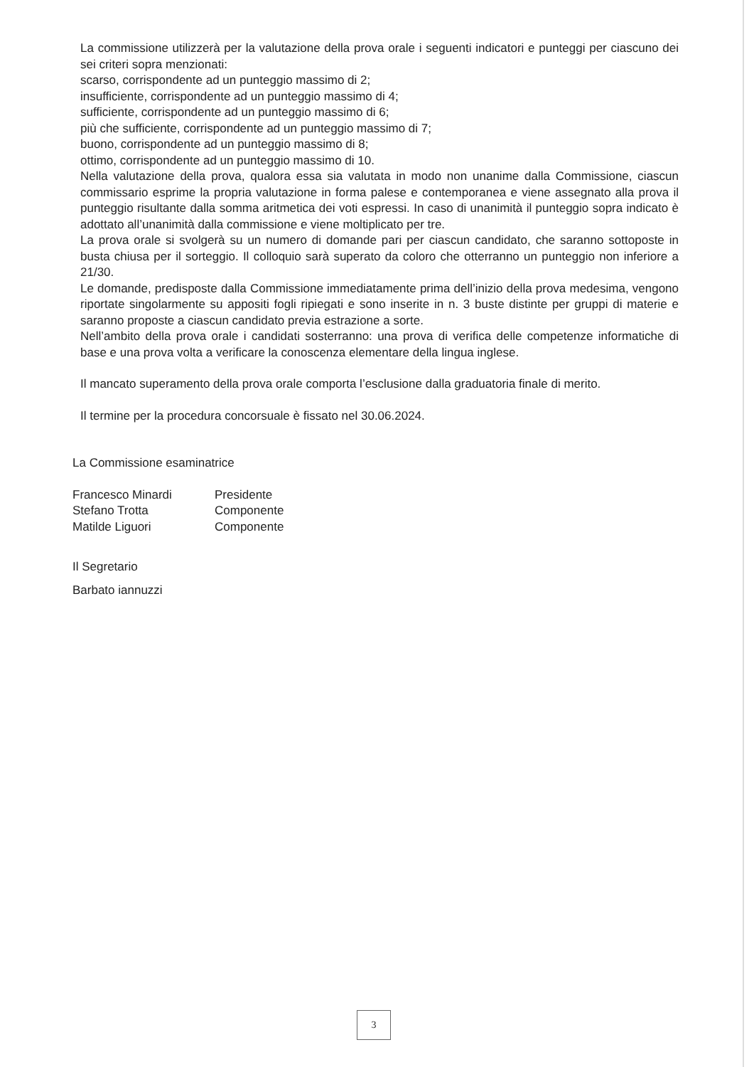La commissione utilizzerà per la valutazione della prova orale i seguenti indicatori e punteggi per ciascuno dei sei criteri sopra menzionati:
scarso, corrispondente ad un punteggio massimo di 2;
insufficiente, corrispondente ad un punteggio massimo di 4;
sufficiente, corrispondente ad un punteggio massimo di 6;
più che sufficiente, corrispondente ad un punteggio massimo di 7;
buono, corrispondente ad un punteggio massimo di 8;
ottimo, corrispondente ad un punteggio massimo di 10.
Nella valutazione della prova, qualora essa sia valutata in modo non unanime dalla Commissione, ciascun commissario esprime la propria valutazione in forma palese e contemporanea e viene assegnato alla prova il punteggio risultante dalla somma aritmetica dei voti espressi. In caso di unanimità il punteggio sopra indicato è adottato all’unanimità dalla commissione e viene moltiplicato per tre.
La prova orale si svolgerà su un numero di domande pari per ciascun candidato, che saranno sottoposte in busta chiusa per il sorteggio. Il colloquio sarà superato da coloro che otterranno un punteggio non inferiore a 21/30.
Le domande, predisposte dalla Commissione immediatamente prima dell’inizio della prova medesima, vengono riportate singolarmente su appositi fogli ripiegati e sono inserite in n. 3 buste distinte per gruppi di materie e saranno proposte a ciascun candidato previa estrazione a sorte.
Nell’ambito della prova orale i candidati sosterranno: una prova di verifica delle competenze informatiche di base e una prova volta a verificare la conoscenza elementare della lingua inglese.
Il mancato superamento della prova orale comporta l’esclusione dalla graduatoria finale di merito.
Il termine per la procedura concorsuale è fissato nel 30.06.2024.
La Commissione esaminatrice
Francesco Minardi Presidente
Stefano Trotta Componente
Matilde Liguori Componente
Il Segretario
Barbato iannuzzi
3